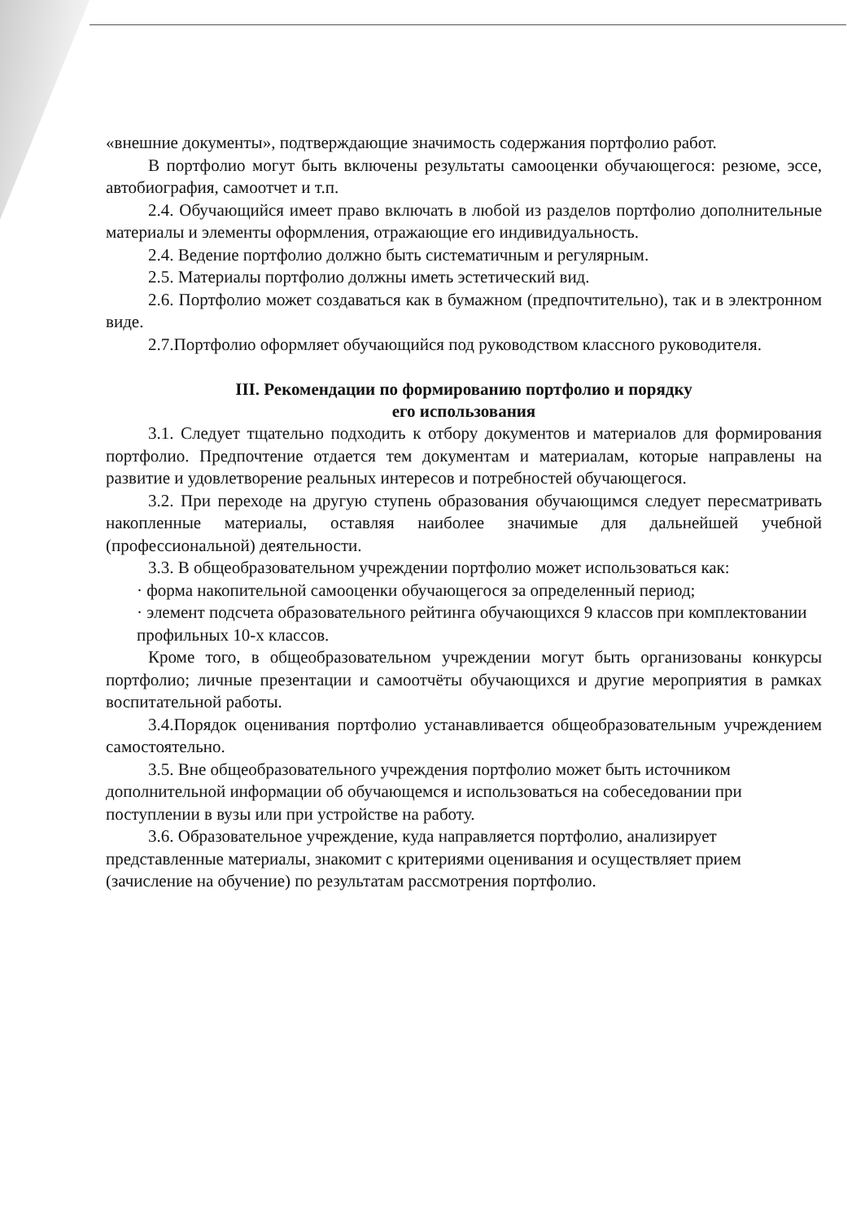«внешние документы», подтверждающие значимость содержания портфолио работ.
В портфолио могут быть включены результаты самооценки обучающегося: резюме, эссе, автобиография, самоотчет и т.п.
2.4. Обучающийся имеет право включать в любой из разделов портфолио дополнительные материалы и элементы оформления, отражающие его индивидуальность.
2.4. Ведение портфолио должно быть систематичным и регулярным.
2.5. Материалы портфолио должны иметь эстетический вид.
2.6. Портфолио может создаваться как в бумажном (предпочтительно), так и в электронном виде.
2.7.Портфолио оформляет обучающийся под руководством классного руководителя.
III. Рекомендации по формированию портфолио и порядку
его использования
3.1. Следует тщательно подходить к отбору документов и материалов для формирования портфолио. Предпочтение отдается тем документам и материалам, которые направлены на развитие и удовлетворение реальных интересов и потребностей обучающегося.
3.2. При переходе на другую ступень образования обучающимся следует пересматривать накопленные материалы, оставляя наиболее значимые для дальнейшей учебной (профессиональной) деятельности.
3.3. В общеобразовательном учреждении портфолио может использоваться как:
· форма накопительной самооценки обучающегося за определенный период;
· элемент подсчета образовательного рейтинга обучающихся 9 классов при комплектовании профильных 10-х классов.
Кроме того, в общеобразовательном учреждении могут быть организованы конкурсы портфолио; личные презентации и самоотчёты обучающихся и другие мероприятия в рамках воспитательной работы.
3.4.Порядок оценивания портфолио устанавливается общеобразовательным учреждением самостоятельно.
3.5. Вне общеобразовательного учреждения портфолио может быть источником дополнительной информации об обучающемся и использоваться на собеседовании при поступлении в вузы или при устройстве на работу.
3.6. Образовательное учреждение, куда направляется портфолио, анализирует представленные материалы, знакомит с критериями оценивания и осуществляет прием (зачисление на обучение) по результатам рассмотрения портфолио.